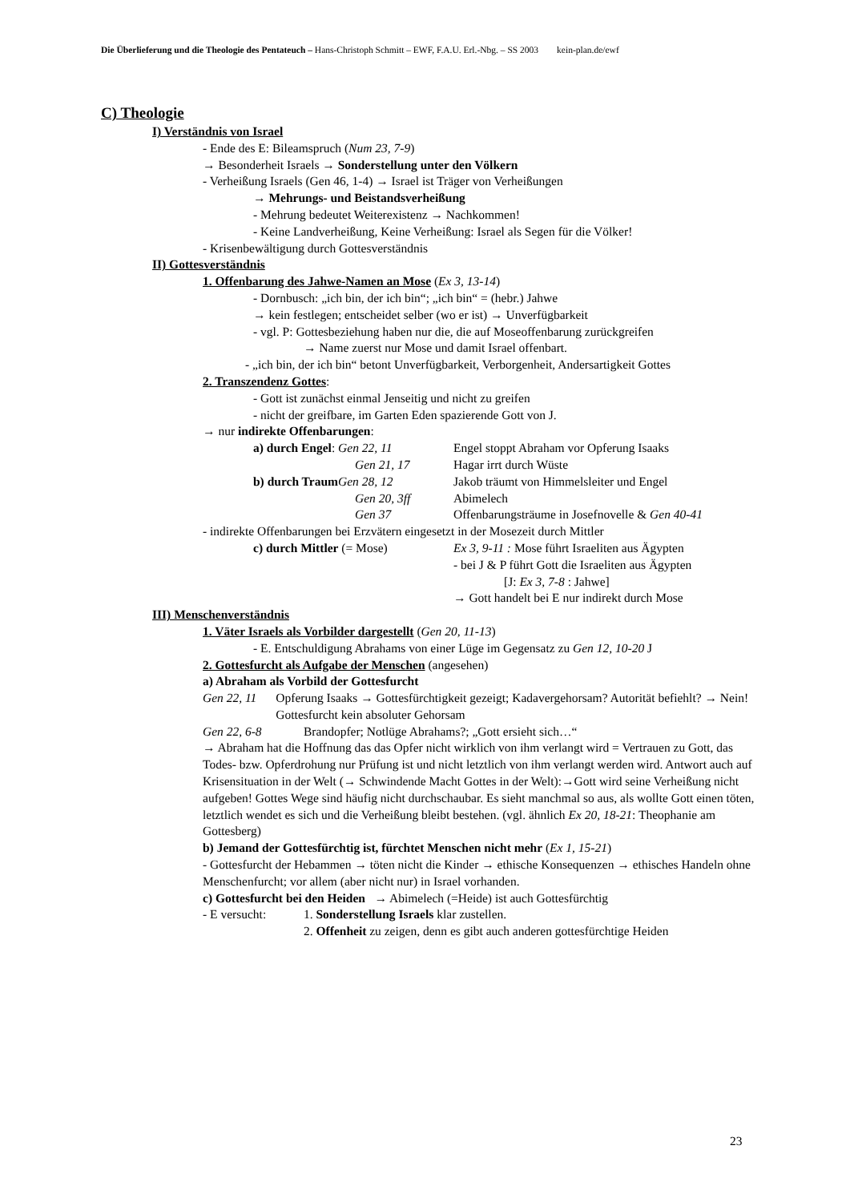Die Überlieferung und die Theologie des Pentateuch – Hans-Christoph Schmitt – EWF, F.A.U. Erl.-Nbg. – SS 2003 kein-plan.de/ewf
C) Theologie
I) Verständnis von Israel
- Ende des E: Bileamspruch (Num 23, 7-9)
→ Besonderheit Israels → Sonderstellung unter den Völkern
- Verheißung Israels (Gen 46, 1-4) → Israel ist Träger von Verheißungen
→ Mehrungs- und Beistandsverheißung
- Mehrung bedeutet Weiterexistenz → Nachkommen!
- Keine Landverheißung, Keine Verheißung: Israel als Segen für die Völker!
- Krisenbewältigung durch Gottesverständnis
II) Gottesverständnis
1. Offenbarung des Jahwe-Namen an Mose (Ex 3, 13-14)
- Dornbusch: „ich bin, der ich bin“; „ich bin“ = (hebr.) Jahwe
→ kein festlegen; entscheidet selber (wo er ist) → Unverfügbarkeit
- vgl. P: Gottesbeziehung haben nur die, die auf Moseoffenbarung zurückgreifen
→ Name zuerst nur Mose und damit Israel offenbart.
- „ich bin, der ich bin“ betont Unverfügbarkeit, Verborgenheit, Andersartigkeit Gottes
2. Transzendenz Gottes:
- Gott ist zunächst einmal Jenseitig und nicht zu greifen
- nicht der greifbare, im Garten Eden spazierende Gott von J.
→ nur indirekte Offenbarungen:
a) durch Engel: Gen 22, 11 Engel stoppt Abraham vor Opferung Isaaks
Gen 21, 17 Hagar irrt durch Wüste
b) durch Traum Gen 28, 12 Jakob träumt von Himmelsleiter und Engel
Gen 20, 3ff Abimelech
Gen 37 Offenbarungsträume in Josefnovelle & Gen 40-41
- indirekte Offenbarungen bei Erzvätern eingesetzt in der Mosezeit durch Mittler
c) durch Mittler (= Mose) Ex 3, 9-11 : Mose führt Israeliten aus Ägypten
- bei J & P führt Gott die Israeliten aus Ägypten
[J: Ex 3, 7-8 : Jahwe]
→ Gott handelt bei E nur indirekt durch Mose
III) Menschenverständnis
1. Väter Israels als Vorbilder dargestellt (Gen 20, 11-13)
- E. Entschuldigung Abrahams von einer Lüge im Gegensatz zu Gen 12, 10-20 J
2. Gottesfurcht als Aufgabe der Menschen (angesehen)
a) Abraham als Vorbild der Gottesfurcht
Gen 22, 11 Opferung Isaaks → Gottesfürchtigkeit gezeigt; Kadavergehorsam? Autorität befiehlt? → Nein! Gottesfurcht kein absoluter Gehorsam
Gen 22, 6-8 Brandopfer; Notlüge Abrahams?; „Gott ersieht sich…“
→ Abraham hat die Hoffnung das das Opfer nicht wirklich von ihm verlangt wird = Vertrauen zu Gott, das Todes- bzw. Opferdrohung nur Prüfung ist und nicht letztlich von ihm verlangt werden wird. Antwort auch auf Krisensituation in der Welt (→ Schwindende Macht Gottes in der Welt):→Gott wird seine Verheißung nicht aufgeben! Gottes Wege sind häufig nicht durchschaubar. Es sieht manchmal so aus, als wollte Gott einen töten, letztlich wendet es sich und die Verheißung bleibt bestehen. (vgl. ähnlich Ex 20, 18-21: Theophanie am Gottesberg)
b) Jemand der Gottesfürchtig ist, fürchtet Menschen nicht mehr (Ex 1, 15-21)
- Gottesfurcht der Hebammen → töten nicht die Kinder → ethische Konsequenzen → ethisches Handeln ohne Menschenfurcht; vor allem (aber nicht nur) in Israel vorhanden.
c) Gottesfurcht bei den Heiden → Abimelech (=Heide) ist auch Gottesfürchtig
- E versucht: 1. Sonderstellung Israels klar zustellen.
2. Offenheit zu zeigen, denn es gibt auch anderen gottesfürchtige Heiden
23